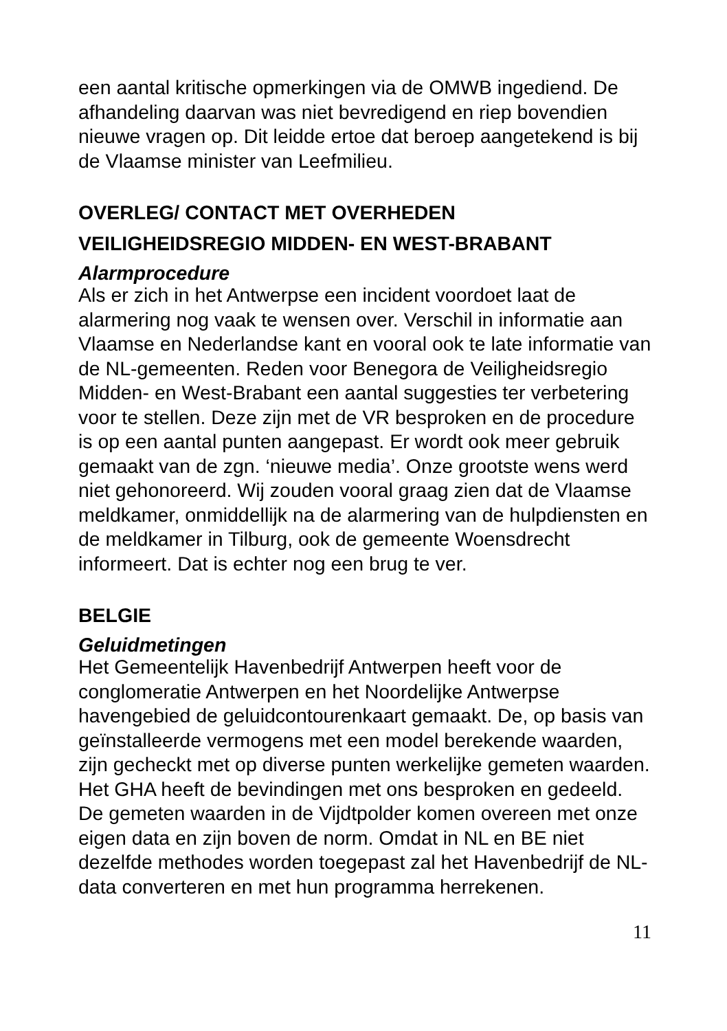een aantal kritische opmerkingen via de OMWB ingediend. De afhandeling daarvan was niet bevredigend en riep bovendien nieuwe vragen op. Dit leidde ertoe dat beroep aangetekend is bij de Vlaamse minister van Leefmilieu.
OVERLEG/ CONTACT MET OVERHEDEN
VEILIGHEIDSREGIO MIDDEN- EN WEST-BRABANT
Alarmprocedure
Als er zich in het Antwerpse een incident voordoet laat de alarmering nog vaak te wensen over. Verschil in informatie aan Vlaamse en Nederlandse kant en vooral ook te late informatie van de NL-gemeenten. Reden voor Benegora de Veiligheidsregio Midden- en West-Brabant een aantal suggesties ter verbetering voor te stellen. Deze zijn met de VR besproken en de procedure is op een aantal punten aangepast. Er wordt ook meer gebruik gemaakt van de zgn. ‘nieuwe media’. Onze grootste wens werd niet gehonoreerd. Wij zouden vooral graag zien dat de Vlaamse meldkamer, onmiddellijk na de alarmering van de hulpdiensten en de meldkamer in Tilburg, ook de gemeente Woensdrecht informeert. Dat is echter nog een brug te ver.
BELGIE
Geluidmetingen
Het Gemeentelijk Havenbedrijf Antwerpen heeft voor de conglomeratie Antwerpen en het Noordelijke Antwerpse havengebied de geluidcontourenkaart gemaakt. De, op basis van geïnstalleerde vermogens met een model berekende waarden, zijn gecheckt met op diverse punten werkelijke gemeten waarden. Het GHA heeft de bevindingen met ons besproken en gedeeld. De gemeten waarden in de Vijdtpolder komen overeen met onze eigen data en zijn boven de norm. Omdat in NL en BE niet dezelfde methodes worden toegepast zal het Havenbedrijf de NL-data converteren en met hun programma herrekenen.
11